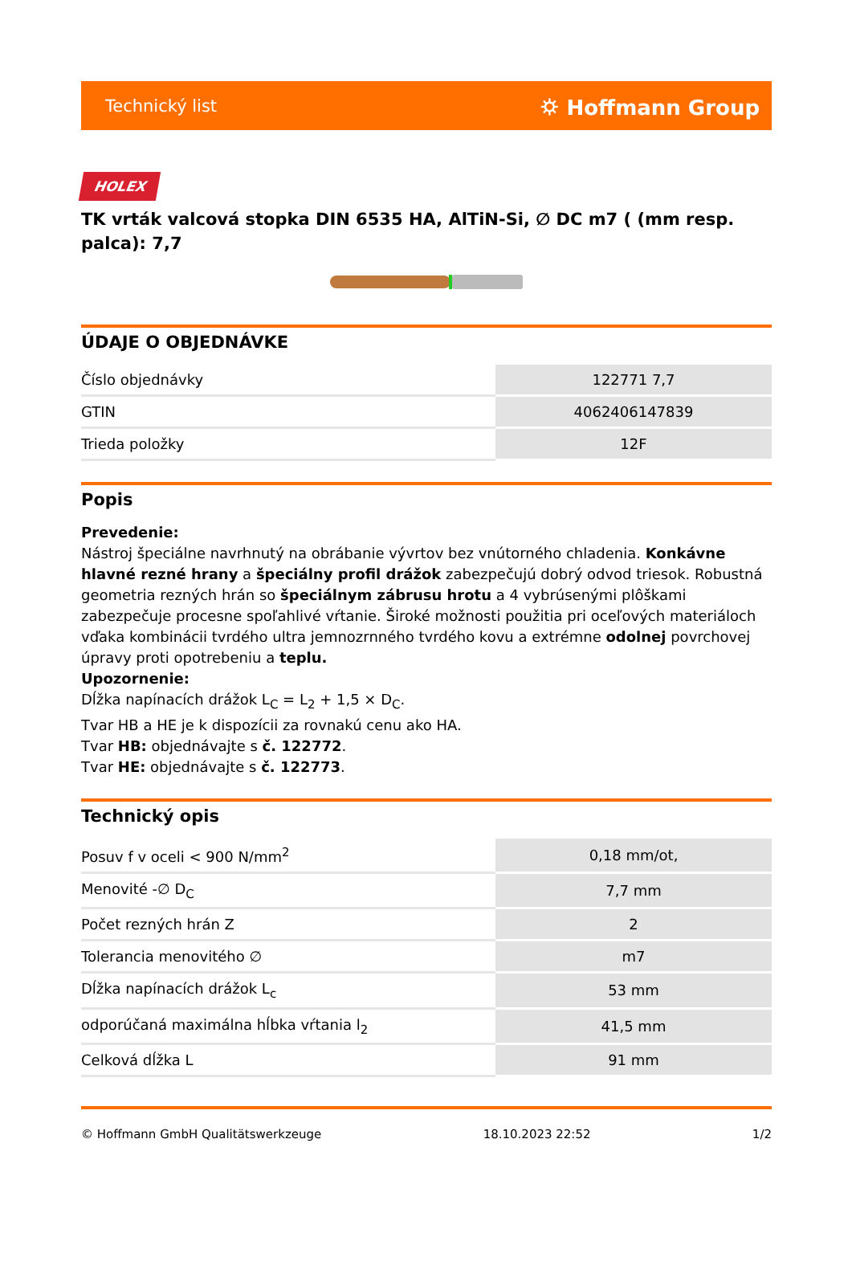Technický list ⛭ Hoffmann Group
HOLEX
TK vrták valcová stopka DIN 6535 HA, AlTiN-Si, ∅ DC m7 ( (mm resp. palca): 7,7
ÚDAJE O OBJEDNÁVKE
| Číslo objednávky | 122771 7,7 |
| GTIN | 4062406147839 |
| Trieda položky | 12F |
Popis
Prevedenie:
Nástroj špeciálne navrhnutý na obrábanie vývrtov bez vnútorného chladenia. Konkávne hlavné rezné hrany a špeciálny profil drážok zabezpečujú dobrý odvod triesok. Robustná geometria rezných hrán so špeciálnym zábrusu hrotu a 4 vybrúsenými plôškami zabezpečuje procesne spoľahlivé vŕtanie. Široké možnosti použitia pri oceľových materiáloch vďaka kombinácii tvrdého ultra jemnozrnného tvrdého kovu a extrémne odolnej povrchovej úpravy proti opotrebeniu a teplu.
Upozornenie:
Dĺžka napínacích drážok L<sub>C</sub> = L<sub>2</sub> + 1,5 × D<sub>C</sub>.
Tvar HB a HE je k dispozícii za rovnakú cenu ako HA.
Tvar HB: objednávajte s č. 122772.
Tvar HE: objednávajte s č. 122773.
Technický opis
| Posuv f v oceli < 900 N/mm<sup>2</sup> | 0,18 mm/ot, |
| Menovité -∅ D<sub>C</sub> | 7,7 mm |
| Počet rezných hrán Z | 2 |
| Tolerancia menovitého ∅ | m7 |
| Dĺžka napínacích drážok L<sub>c</sub> | 53 mm |
| odporúčaná maximálna hĺbka vŕtania l<sub>2</sub> | 41,5 mm |
| Celková dĺžka L | 91 mm |
© Hoffmann GmbH Qualitätswerkzeuge 18.10.2023 22:52 1/2